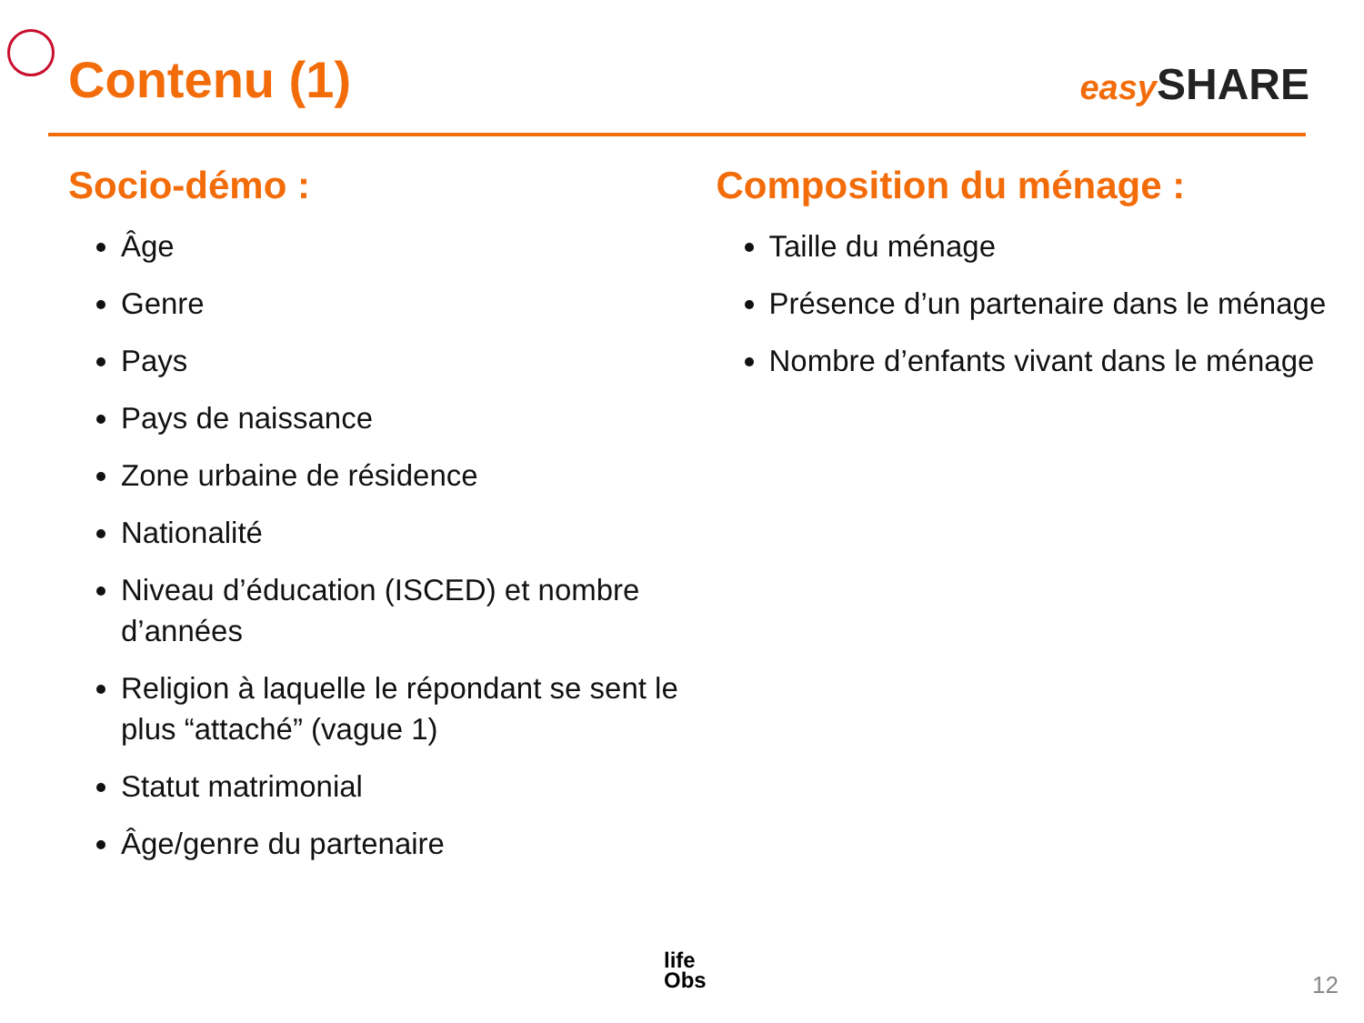Contenu (1)
easy SHARE
Socio-démo :
Âge
Genre
Pays
Pays de naissance
Zone urbaine de résidence
Nationalité
Niveau d’éducation (ISCED) et nombre d’années
Religion à laquelle le répondant se sent le plus “attaché” (vague 1)
Statut matrimonial
Âge/genre du partenaire
Composition du ménage :
Taille du ménage
Présence d’un partenaire dans le ménage
Nombre d’enfants vivant dans le ménage
life
Obs
12